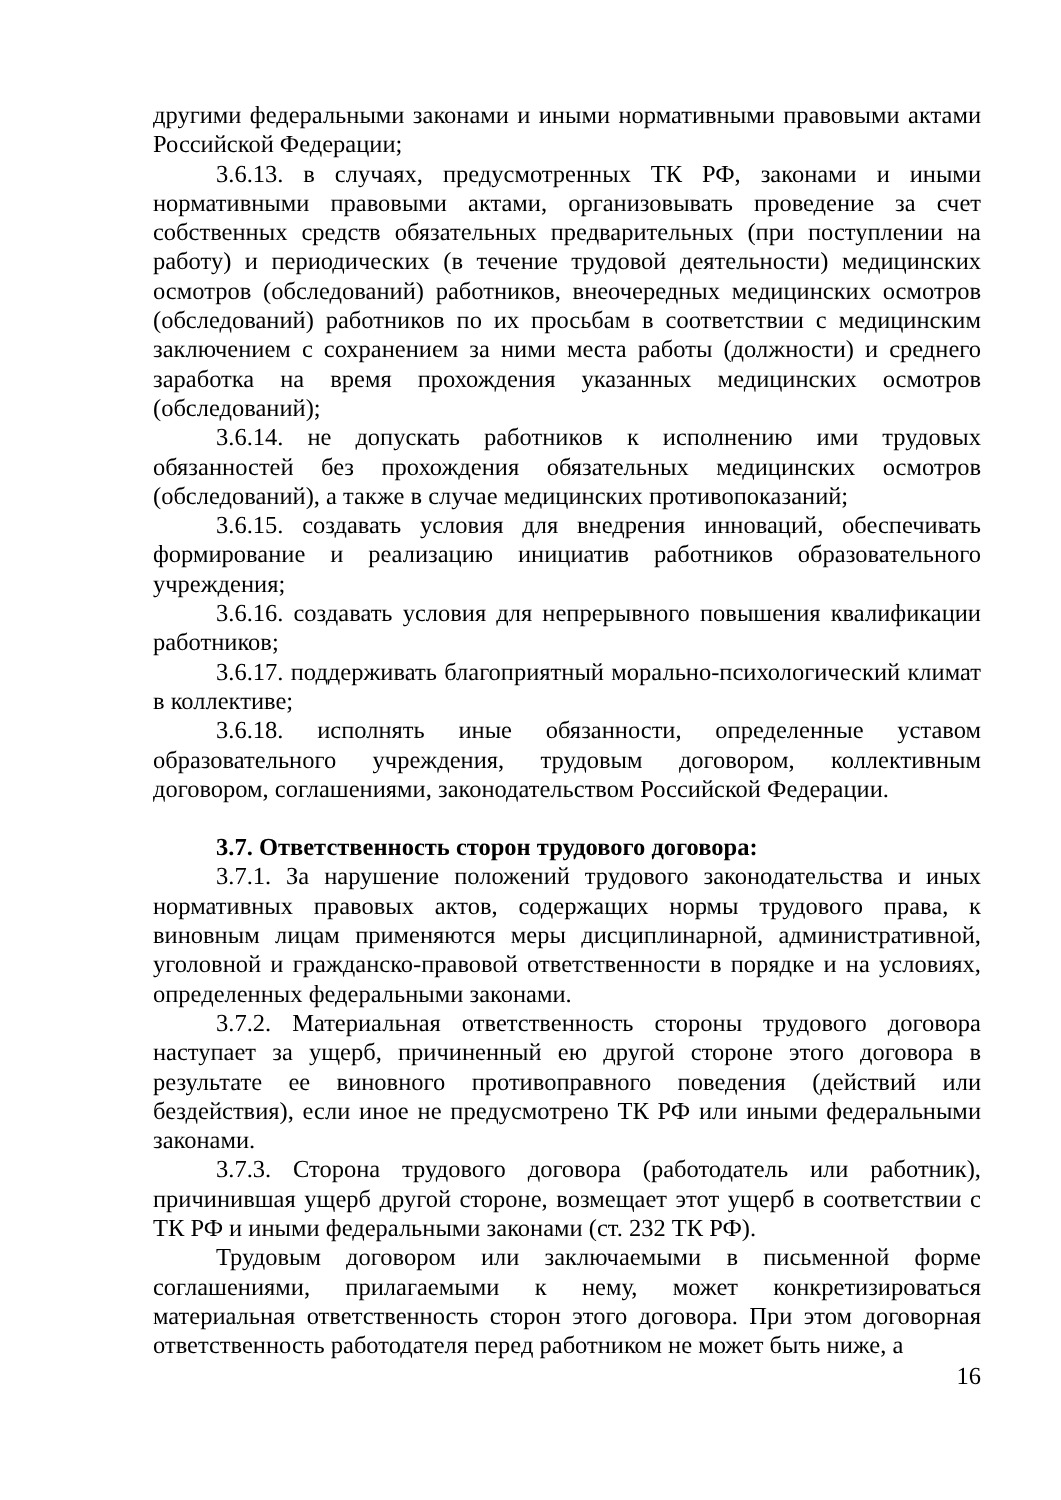другими федеральными законами и иными нормативными правовыми актами Российской Федерации;
3.6.13. в случаях, предусмотренных ТК РФ, законами и иными нормативными правовыми актами, организовывать проведение за счет собственных средств обязательных предварительных (при поступлении на работу) и периодических (в течение трудовой деятельности) медицинских осмотров (обследований) работников, внеочередных медицинских осмотров (обследований) работников по их просьбам в соответствии с медицинским заключением с сохранением за ними места работы (должности) и среднего заработка на время прохождения указанных медицинских осмотров (обследований);
3.6.14. не допускать работников к исполнению ими трудовых обязанностей без прохождения обязательных медицинских осмотров (обследований), а также в случае медицинских противопоказаний;
3.6.15. создавать условия для внедрения инноваций, обеспечивать формирование и реализацию инициатив работников образовательного учреждения;
3.6.16. создавать условия для непрерывного повышения квалификации работников;
3.6.17. поддерживать благоприятный морально-психологический климат в коллективе;
3.6.18. исполнять иные обязанности, определенные уставом образовательного учреждения, трудовым договором, коллективным договором, соглашениями, законодательством Российской Федерации.
3.7. Ответственность сторон трудового договора:
3.7.1. За нарушение положений трудового законодательства и иных нормативных правовых актов, содержащих нормы трудового права, к виновным лицам применяются меры дисциплинарной, административной, уголовной и гражданско-правовой ответственности в порядке и на условиях, определенных федеральными законами.
3.7.2. Материальная ответственность стороны трудового договора наступает за ущерб, причиненный ею другой стороне этого договора в результате ее виновного противоправного поведения (действий или бездействия), если иное не предусмотрено ТК РФ или иными федеральными законами.
3.7.3. Сторона трудового договора (работодатель или работник), причинившая ущерб другой стороне, возмещает этот ущерб в соответствии с ТК РФ и иными федеральными законами (ст. 232 ТК РФ).
Трудовым договором или заключаемыми в письменной форме соглашениями, прилагаемыми к нему, может конкретизироваться материальная ответственность сторон этого договора. При этом договорная ответственность работодателя перед работником не может быть ниже, а
16